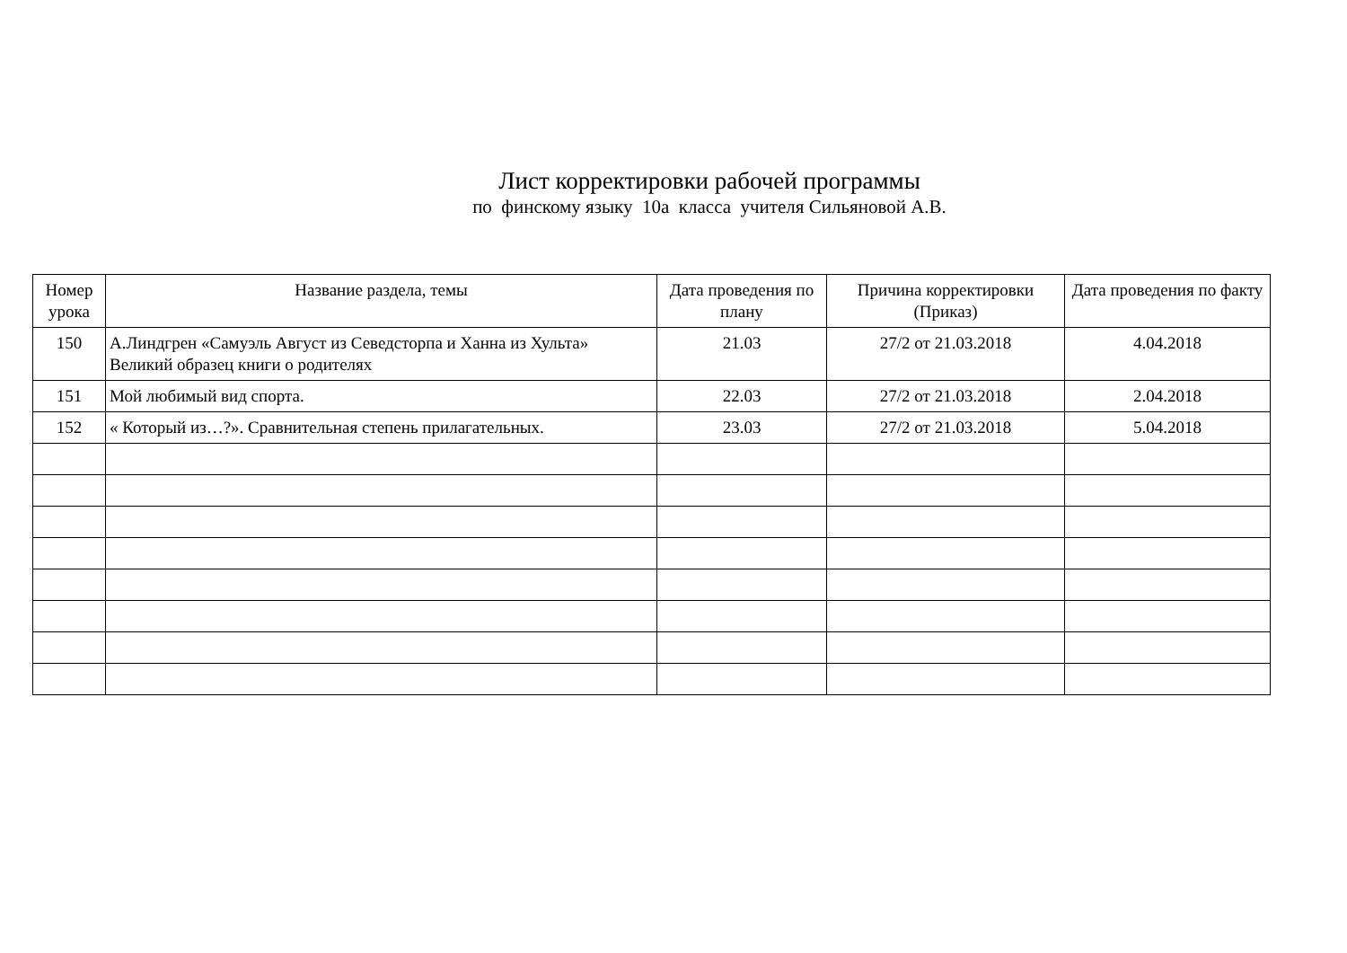Лист корректировки рабочей программы
по финскому языку 10а класса учителя Сильяновой А.В.
| Номер урока | Название раздела, темы | Дата проведения по плану | Причина корректировки (Приказ) | Дата проведения по факту |
| --- | --- | --- | --- | --- |
| 150 | А.Линдгрен «Самуэль Август из Севедсторпа и Ханна из Хульта» Великий образец книги о родителях | 21.03 | 27/2 от 21.03.2018 | 4.04.2018 |
| 151 | Мой любимый вид спорта. | 22.03 | 27/2 от 21.03.2018 | 2.04.2018 |
| 152 | « Который из…?». Сравнительная степень прилагательных. | 23.03 | 27/2 от 21.03.2018 | 5.04.2018 |